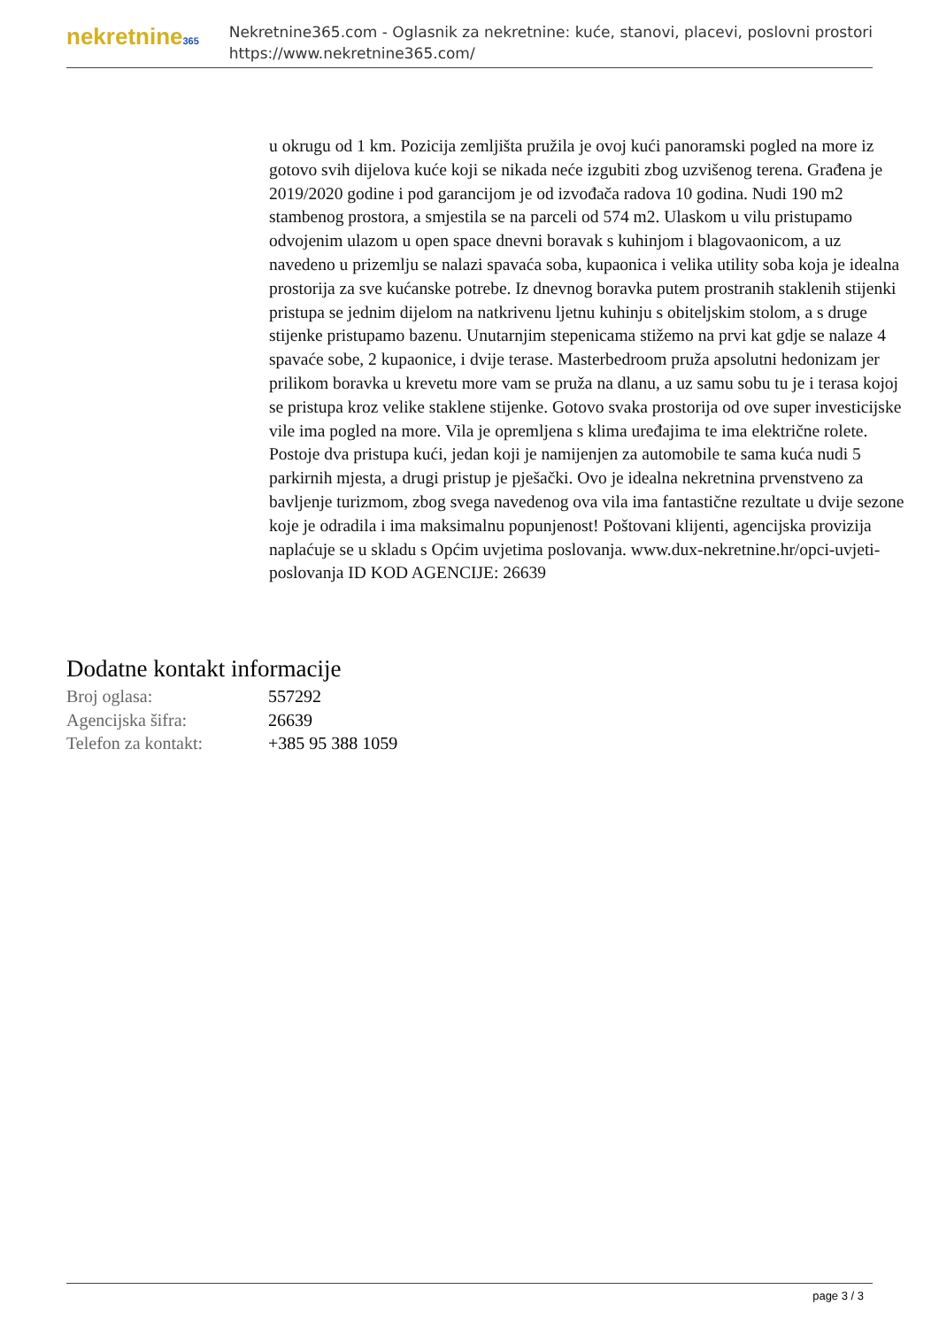nekretnine365
Nekretnine365.com - Oglasnik za nekretnine: kuće, stanovi, placevi, poslovni prostori
https://www.nekretnine365.com/
u okrugu od 1 km. Pozicija zemljišta pružila je ovoj kući panoramski pogled na more iz gotovo svih dijelova kuće koji se nikada neće izgubiti zbog uzvišenog terena. Građena je 2019/2020 godine i pod garancijom je od izvođača radova 10 godina. Nudi 190 m2 stambenog prostora, a smjestila se na parceli od 574 m2. Ulaskom u vilu pristupamo odvojenim ulazom u open space dnevni boravak s kuhinjom i blagovaonicom, a uz navedeno u prizemlju se nalazi spavaća soba, kupaonica i velika utility soba koja je idealna prostorija za sve kućanske potrebe. Iz dnevnog boravka putem prostranih staklenih stijenki pristupa se jednim dijelom na natkrivenu ljetnu kuhinju s obiteljskim stolom, a s druge stijenke pristupamo bazenu. Unutarnjim stepenicama stižemo na prvi kat gdje se nalaze 4 spavaće sobe, 2 kupaonice, i dvije terase. Masterbedroom pruža apsolutni hedonizam jer prilikom boravka u krevetu more vam se pruža na dlanu, a uz samu sobu tu je i terasa kojoj se pristupa kroz velike staklene stijenke. Gotovo svaka prostorija od ove super investicijske vile ima pogled na more. Vila je opremljena s klima uređajima te ima električne rolete. Postoje dva pristupa kući, jedan koji je namijenjen za automobile te sama kuća nudi 5 parkirnih mjesta, a drugi pristup je pješački. Ovo je idealna nekretnina prvenstveno za bavljenje turizmom, zbog svega navedenog ova vila ima fantastične rezultate u dvije sezone koje je odradila i ima maksimalnu popunjenost! Poštovani klijenti, agencijska provizija naplaćuje se u skladu s Općim uvjetima poslovanja. www.dux-nekretnine.hr/opci-uvjeti-poslovanja ID KOD AGENCIJE: 26639
Dodatne kontakt informacije
| Broj oglasa: | 557292 |
| Agencijska šifra: | 26639 |
| Telefon za kontakt: | +385 95 388 1059 |
page 3 / 3